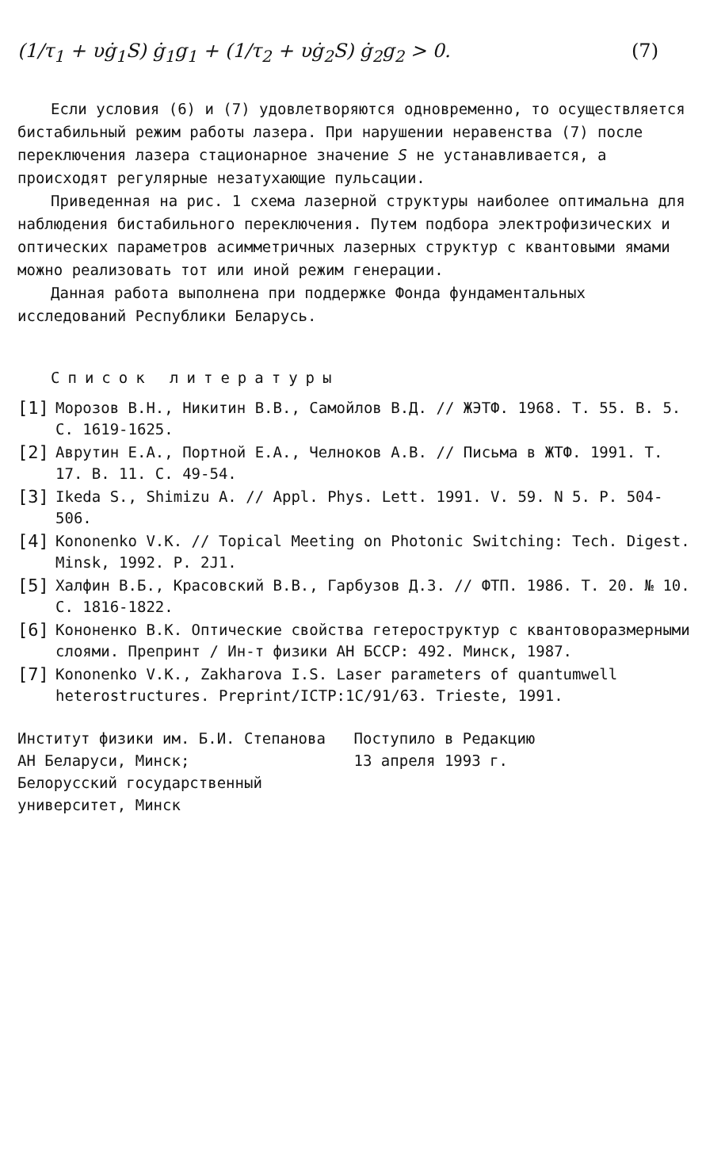(1/τ<sub>1</sub> + υġ<sub>1</sub>S) ġ<sub>1</sub>g<sub>1</sub> + (1/τ<sub>2</sub> + υġ<sub>2</sub>S) ġ<sub>2</sub>g<sub>2</sub> > 0.
(7)
Если условия (6) и (7) удовлетворяются одновременно, то осуществляется бистабильный режим работы лазера. При нарушении неравенства (7) после переключения лазера стационарное значение S не устанавливается, а происходят регулярные незатухающие пульсации.
Приведенная на рис. 1 схема лазерной структуры наиболее оптимальна для наблюдения бистабильного переключения. Путем подбора электрофизических и оптических параметров асимметричных лазерных структур с квантовыми ямами можно реализовать тот или иной режим генерации.
Данная работа выполнена при поддержке Фонда фундаментальных исследований Республики Беларусь.
Список литературы
[1]
Морозов В.Н., Никитин В.В., Самойлов В.Д. // ЖЭТФ. 1968. Т. 55. В. 5. С. 1619-1625.
[2]
Аврутин Е.А., Портной Е.А., Челноков А.В. // Письма в ЖТФ. 1991. Т. 17. В. 11. С. 49-54.
[3]
Ikeda S., Shimizu A. // Appl. Phys. Lett. 1991. V. 59. N 5. P. 504-506.
[4]
Kononenko V.K. // Topical Meeting on Photonic Switching: Tech. Digest. Minsk, 1992. P. 2J1.
[5]
Халфин В.Б., Красовский В.В., Гарбузов Д.З. // ФТП. 1986. Т. 20. № 10. С. 1816-1822.
[6]
Кононенко В.К. Оптические свойства гетероструктур с квантоворазмерными слоями. Препринт / Ин-т физики АН БССР: 492. Минск, 1987.
[7]
Kononenko V.K., Zakharova I.S. Laser parameters of quantumwell heterostructures. Preprint/ICTP:1C/91/63. Trieste, 1991.
Институт физики им. Б.И. Степанова
АН Беларуси, Минск;
Белорусский государственный
университет, Минск
Поступило в Редакцию
13 апреля 1993 г.